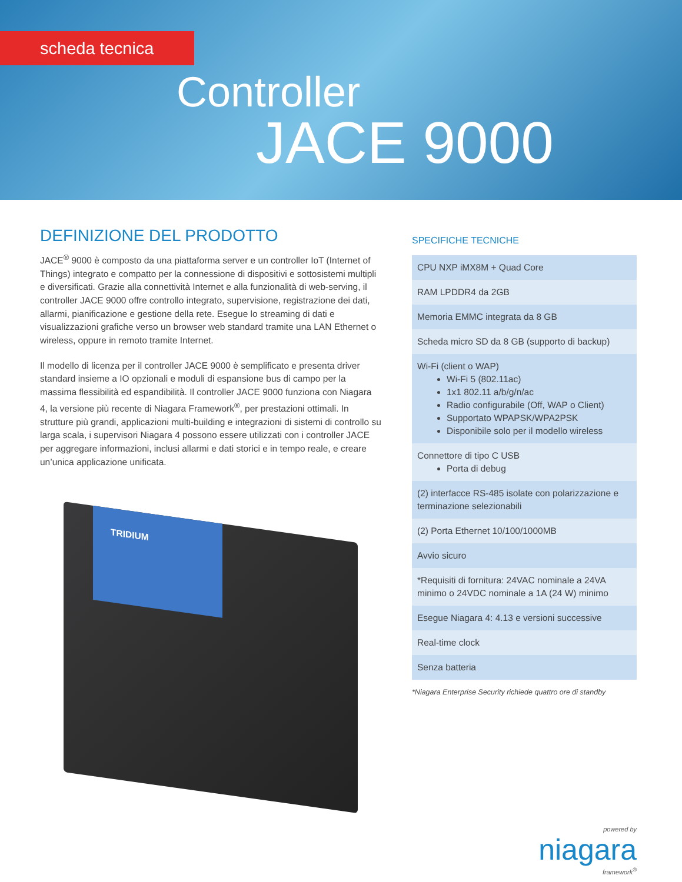scheda tecnica
Controller
JACE 9000
DEFINIZIONE DEL PRODOTTO
JACE<sup>®</sup> 9000 è composto da una piattaforma server e un controller IoT (Internet of Things) integrato e compatto per la connessione di dispositivi e sottosistemi multipli e diversificati. Grazie alla connettività Internet e alla funzionalità di web-serving, il controller JACE 9000 offre controllo integrato, supervisione, registrazione dei dati, allarmi, pianificazione e gestione della rete. Esegue lo streaming di dati e visualizzazioni grafiche verso un browser web standard tramite una LAN Ethernet o wireless, oppure in remoto tramite Internet.
Il modello di licenza per il controller JACE 9000 è semplificato e presenta driver standard insieme a IO opzionali e moduli di espansione bus di campo per la massima flessibilità ed espandibilità. Il controller JACE 9000 funziona con Niagara 4, la versione più recente di Niagara Framework<sup>®</sup>, per prestazioni ottimali. In strutture più grandi, applicazioni multi-building e integrazioni di sistemi di controllo su larga scala, i supervisori Niagara 4 possono essere utilizzati con i controller JACE per aggregare informazioni, inclusi allarmi e dati storici e in tempo reale, e creare un’unica applicazione unificata.
TRIDIUM
SPECIFICHE TECNICHE
| CPU NXP iMX8M + Quad Core |
| RAM LPDDR4 da 2GB |
| Memoria EMMC integrata da 8 GB |
| Scheda micro SD da 8 GB (supporto di backup) |
| Wi-Fi (client o WAP) Wi-Fi 5 (802.11ac) 1x1 802.11 a/b/g/n/ac Radio configurabile (Off, WAP o Client) Supportato WPAPSK/WPA2PSK Disponibile solo per il modello wireless |
| Connettore di tipo C USB Porta di debug |
| (2) interfacce RS-485 isolate con polarizzazione e terminazione selezionabili |
| (2) Porta Ethernet 10/100/1000MB |
| Avvio sicuro |
| *Requisiti di fornitura: 24VAC nominale a 24VA minimo o 24VDC nominale a 1A (24 W) minimo |
| Esegue Niagara 4: 4.13 e versioni successive |
| Real-time clock |
| Senza batteria |
*Niagara Enterprise Security richiede quattro ore di standby
powered by
niagara
framework<sup>®</sup>